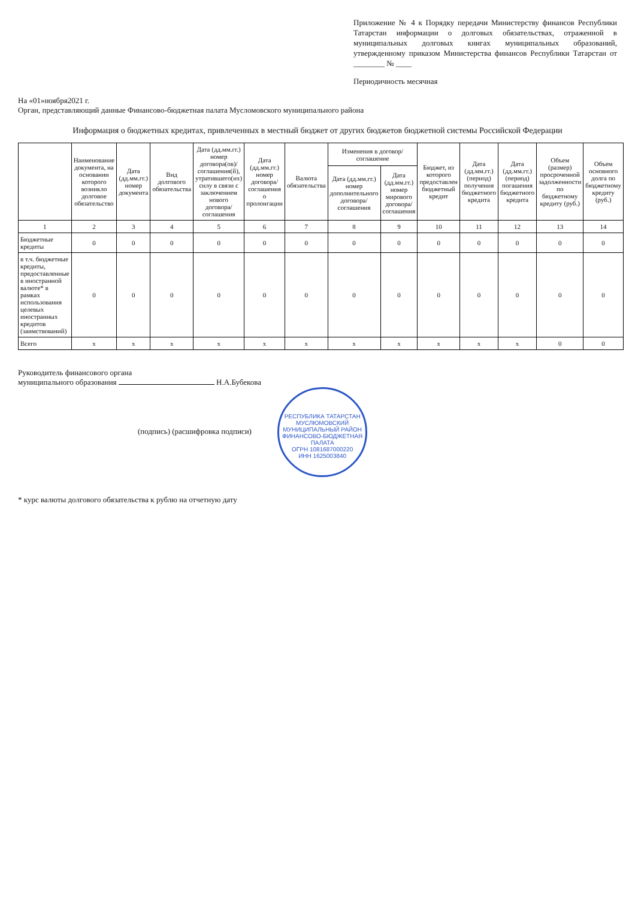Приложение № 4 к Порядку передачи Министерству финансов Республики Татарстан информации о долговых обязательствах, отраженной в муниципальных долговых книгах муниципальных образований, утвержденному приказом Министерства финансов Республики Татарстан от ________ № ____
Периодичность месячная
На «01»ноября2021 г.
Орган, представляющий данные Финансово-бюджетная палата Мусломовского муниципального района
Информация о бюджетных кредитах, привлеченных в местный бюджет от других бюджетов бюджетной системы Российской Федерации
| | Наименование документа, на основании которого возникло долговое обязательство | Дата (дд.мм.гг.) номер документа | Вид долгового обязательства | Дата (дд.мм.гг.) номер договора(ов)/ соглашения(й), утратившего(их) силу в связи с заключением нового договора/соглашения | Дата (дд.мм.гг.) номер договора/ соглашения о пролонгации | Валюта обязательства | Изменения в договор/соглашение | | Бюджет, из которого предоставлен бюджетный кредит | Дата (дд.мм.гг.) (период) получения бюджетного кредита | Дата (дд.мм.гг.) (период) погашения бюджетного кредита | Объем (размер) просроченной задолженности по бюджетному кредиту (руб.) | Объем основного долга по бюджетному кредиту (руб.) |
| --- | --- | --- | --- | --- | --- | --- | --- | --- | --- | --- | --- | --- | --- |
| | | | | | | | Дата (дд.мм.гг.) номер дополнительного договора/ соглашения | Дата (дд.мм.гг.) номер мирового договора/ соглашения | | | | | |
| 1 | 2 | 3 | 4 | 5 | 6 | 7 | 8 | 9 | 10 | 11 | 12 | 13 | 14 |
| Бюджетные кредиты | 0 | 0 | 0 | 0 | 0 | 0 | 0 | 0 | 0 | 0 | 0 | 0 | 0 |
| в т.ч. бюджетные кредиты, предоставленные в иностранной валюте* в рамках использования целевых иностранных кредитов (заимствований) | 0 | 0 | 0 | 0 | 0 | 0 | 0 | 0 | 0 | 0 | 0 | 0 | 0 |
| Всего | x | x | x | x | x | x | x | x | x | x | x | 0 | 0 |
Руководитель финансового органа
муниципального образования Н.А.Бубекова
(подпись) (расшифровка подписи) РЕСПУБЛИКА ТАТАРСТАН МУСЛЮМОВСКИЙ МУНИЦИПАЛЬНЫЙ РАЙОН
ФИНАНСОВО-БЮДЖЕТНАЯ ПАЛАТА
ОГРН 1081687000220
ИНН 1625003840
* курс валюты долгового обязательства к рублю на отчетную дату